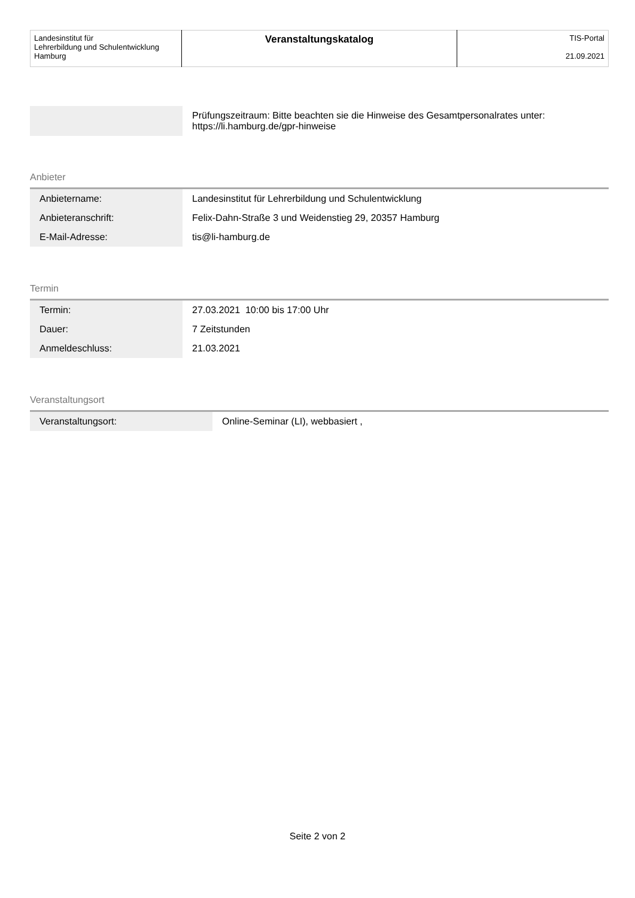| Landesinstitut für Lehrerbildung und Schulentwicklung Hamburg | Veranstaltungskatalog | TIS-Portal 21.09.2021 |
| | Prüfungszeitraum: Bitte beachten sie die Hinweise des Gesamtpersonalrates unter: https://li.hamburg.de/gpr-hinweise |
Anbieter
| Anbietername: | Landesinstitut für Lehrerbildung und Schulentwicklung |
| Anbieteranschrift: | Felix-Dahn-Straße 3 und Weidenstieg 29, 20357 Hamburg |
| E-Mail-Adresse: | tis@li-hamburg.de |
Termin
| Termin: | 27.03.2021 10:00 bis 17:00 Uhr |
| Dauer: | 7 Zeitstunden |
| Anmeldeschluss: | 21.03.2021 |
Veranstaltungsort
| Veranstaltungsort: | Online-Seminar (LI), webbasiert , |
Seite 2 von 2